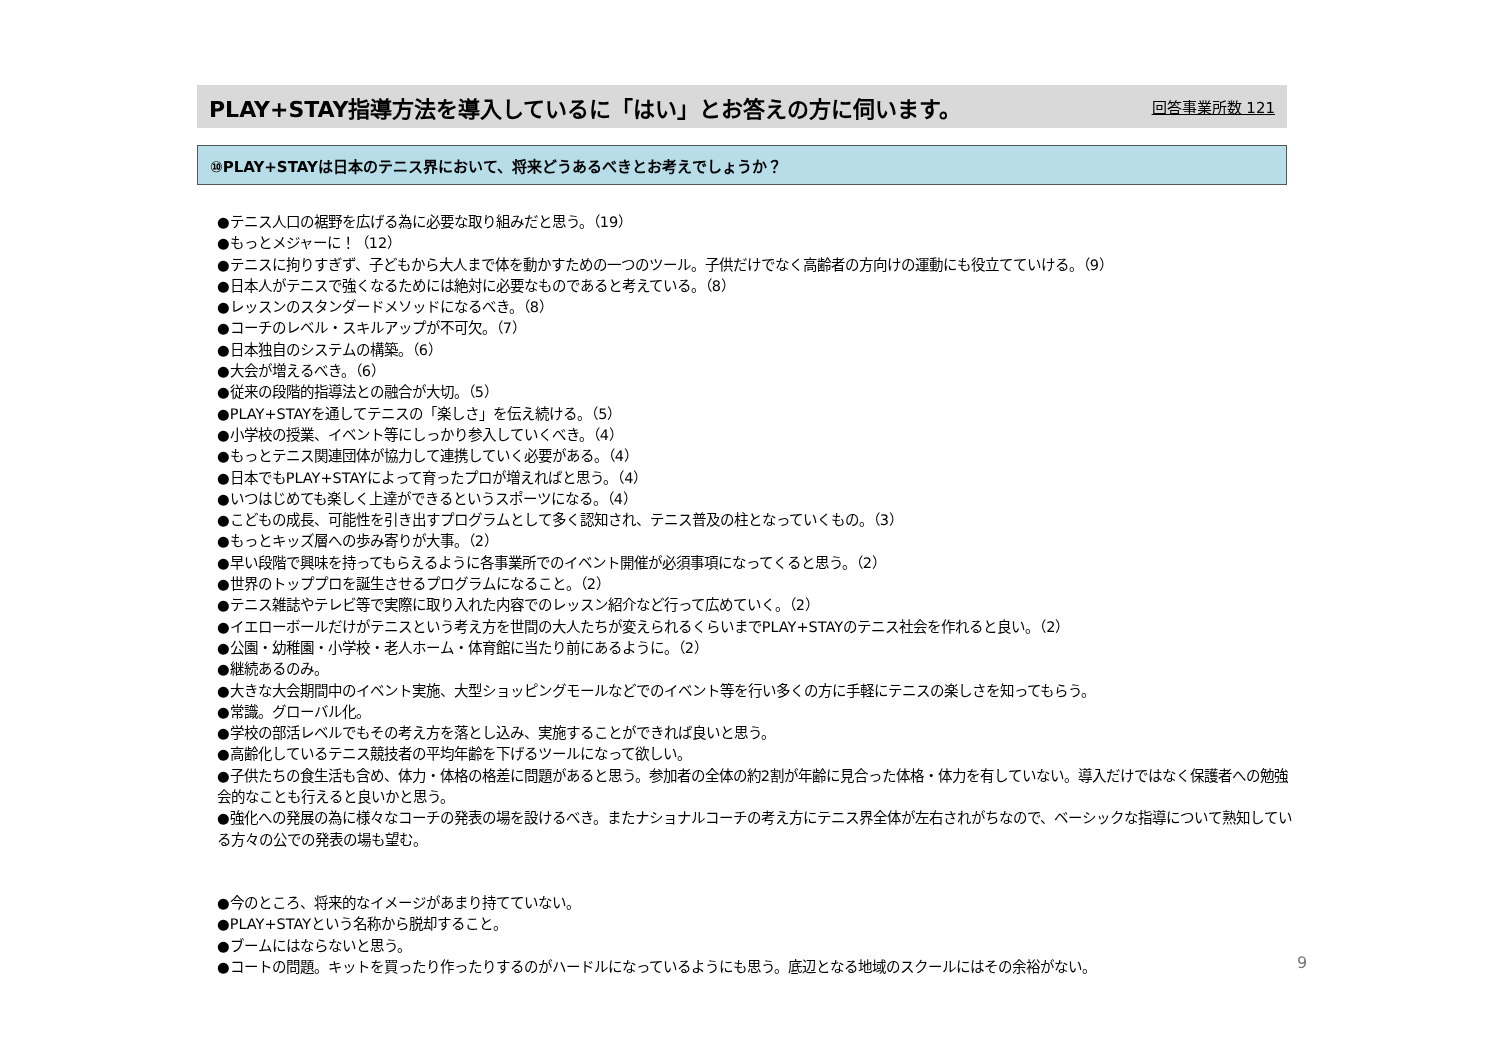PLAY+STAY指導方法を導入しているに「はい」とお答えの方に伺います。
回答事業所数 121
⑩PLAY+STAYは日本のテニス界において、将来どうあるべきとお考えでしょうか？
●テニス人口の裾野を広げる為に必要な取り組みだと思う。（19）
●もっとメジャーに！（12）
●テニスに拘りすぎず、子どもから大人まで体を動かすための一つのツール。子供だけでなく高齢者の方向けの運動にも役立てていける。（9）
●日本人がテニスで強くなるためには絶対に必要なものであると考えている。（8）
●レッスンのスタンダードメソッドになるべき。（8）
●コーチのレベル・スキルアップが不可欠。（7）
●日本独自のシステムの構築。（6）
●大会が増えるべき。（6）
●従来の段階的指導法との融合が大切。（5）
●PLAY+STAYを通してテニスの「楽しさ」を伝え続ける。（5）
●小学校の授業、イベント等にしっかり参入していくべき。（4）
●もっとテニス関連団体が協力して連携していく必要がある。（4）
●日本でもPLAY+STAYによって育ったプロが増えればと思う。（4）
●いつはじめても楽しく上達ができるというスポーツになる。（4）
●こどもの成長、可能性を引き出すプログラムとして多く認知され、テニス普及の柱となっていくもの。（3）
●もっとキッズ層への歩み寄りが大事。（2）
●早い段階で興味を持ってもらえるように各事業所でのイベント開催が必須事項になってくると思う。（2）
●世界のトッププロを誕生させるプログラムになること。（2）
●テニス雑誌やテレビ等で実際に取り入れた内容でのレッスン紹介など行って広めていく。（2）
●イエローボールだけがテニスという考え方を世間の大人たちが変えられるくらいまでPLAY+STAYのテニス社会を作れると良い。（2）
●公園・幼稚園・小学校・老人ホーム・体育館に当たり前にあるように。（2）
●継続あるのみ。
●大きな大会期間中のイベント実施、大型ショッピングモールなどでのイベント等を行い多くの方に手軽にテニスの楽しさを知ってもらう。
●常識。グローバル化。
●学校の部活レベルでもその考え方を落とし込み、実施することができれば良いと思う。
●高齢化しているテニス競技者の平均年齢を下げるツールになって欲しい。
●子供たちの食生活も含め、体力・体格の格差に問題があると思う。参加者の全体の約2割が年齢に見合った体格・体力を有していない。導入だけではなく保護者への勉強会的なことも行えると良いかと思う。
●強化への発展の為に様々なコーチの発表の場を設けるべき。またナショナルコーチの考え方にテニス界全体が左右されがちなので、ベーシックな指導について熟知している方々の公での発表の場も望む。
●今のところ、将来的なイメージがあまり持てていない。
●PLAY+STAYという名称から脱却すること。
●ブームにはならないと思う。
●コートの問題。キットを買ったり作ったりするのがハードルになっているようにも思う。底辺となる地域のスクールにはその余裕がない。
9